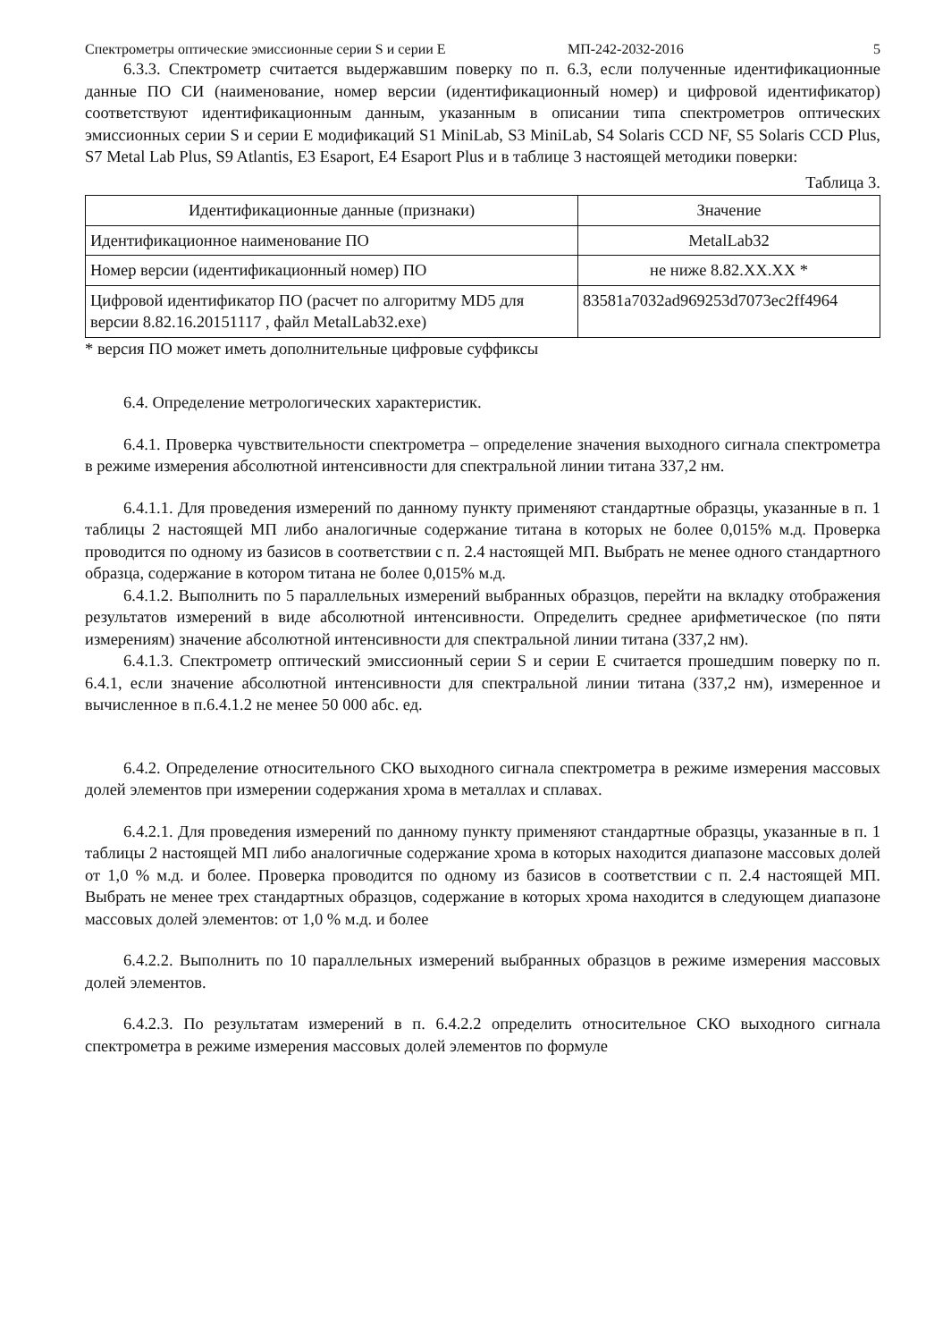Спектрометры оптические эмиссионные серии S и серии E МП-242-2032-2016 5
6.3.3. Спектрометр считается выдержавшим поверку по п. 6.3, если полученные идентификационные данные ПО СИ (наименование, номер версии (идентификационный номер) и цифровой идентификатор) соответствуют идентификационным данным, указанным в описании типа спектрометров оптических эмиссионных серии S и серии E модификаций S1 MiniLab, S3 MiniLab, S4 Solaris CCD NF, S5 Solaris CCD Plus, S7 Metal Lab Plus, S9 Atlantis, E3 Esaport, E4 Esaport Plus и в таблице 3 настоящей методики поверки:
Таблица 3.
| Идентификационные данные (признаки) | Значение |
| --- | --- |
| Идентификационное наименование ПО | MetalLab32 |
| Номер версии (идентификационный номер) ПО | не ниже 8.82.XX.XX * |
| Цифровой идентификатор ПО (расчет по алгоритму MD5 для версии 8.82.16.20151117 , файл MetalLab32.exe) | 83581a7032ad969253d7073ec2ff4964 |
* версия ПО может иметь дополнительные цифровые суффиксы
6.4. Определение метрологических характеристик.
6.4.1. Проверка чувствительности спектрометра – определение значения выходного сигнала спектрометра в режиме измерения абсолютной интенсивности для спектральной линии титана 337,2 нм.
6.4.1.1. Для проведения измерений по данному пункту применяют стандартные образцы, указанные в п. 1 таблицы 2 настоящей МП либо аналогичные содержание титана в которых не более 0,015% м.д. Проверка проводится по одному из базисов в соответствии с п. 2.4 настоящей МП. Выбрать не менее одного стандартного образца, содержание в котором титана не более 0,015% м.д.
6.4.1.2. Выполнить по 5 параллельных измерений выбранных образцов, перейти на вкладку отображения результатов измерений в виде абсолютной интенсивности. Определить среднее арифметическое (по пяти измерениям) значение абсолютной интенсивности для спектральной линии титана (337,2 нм).
6.4.1.3. Спектрометр оптический эмиссионный серии S и серии E считается прошедшим поверку по п. 6.4.1, если значение абсолютной интенсивности для спектральной линии титана (337,2 нм), измеренное и вычисленное в п.6.4.1.2 не менее 50 000 абс. ед.
6.4.2. Определение относительного СКО выходного сигнала спектрометра в режиме измерения массовых долей элементов при измерении содержания хрома в металлах и сплавах.
6.4.2.1. Для проведения измерений по данному пункту применяют стандартные образцы, указанные в п. 1 таблицы 2 настоящей МП либо аналогичные содержание хрома в которых находится диапазоне массовых долей от 1,0 % м.д. и более. Проверка проводится по одному из базисов в соответствии с п. 2.4 настоящей МП. Выбрать не менее трех стандартных образцов, содержание в которых хрома находится в следующем диапазоне массовых долей элементов: от 1,0 % м.д. и более
6.4.2.2. Выполнить по 10 параллельных измерений выбранных образцов в режиме измерения массовых долей элементов.
6.4.2.3. По результатам измерений в п. 6.4.2.2 определить относительное СКО выходного сигнала спектрометра в режиме измерения массовых долей элементов по формуле